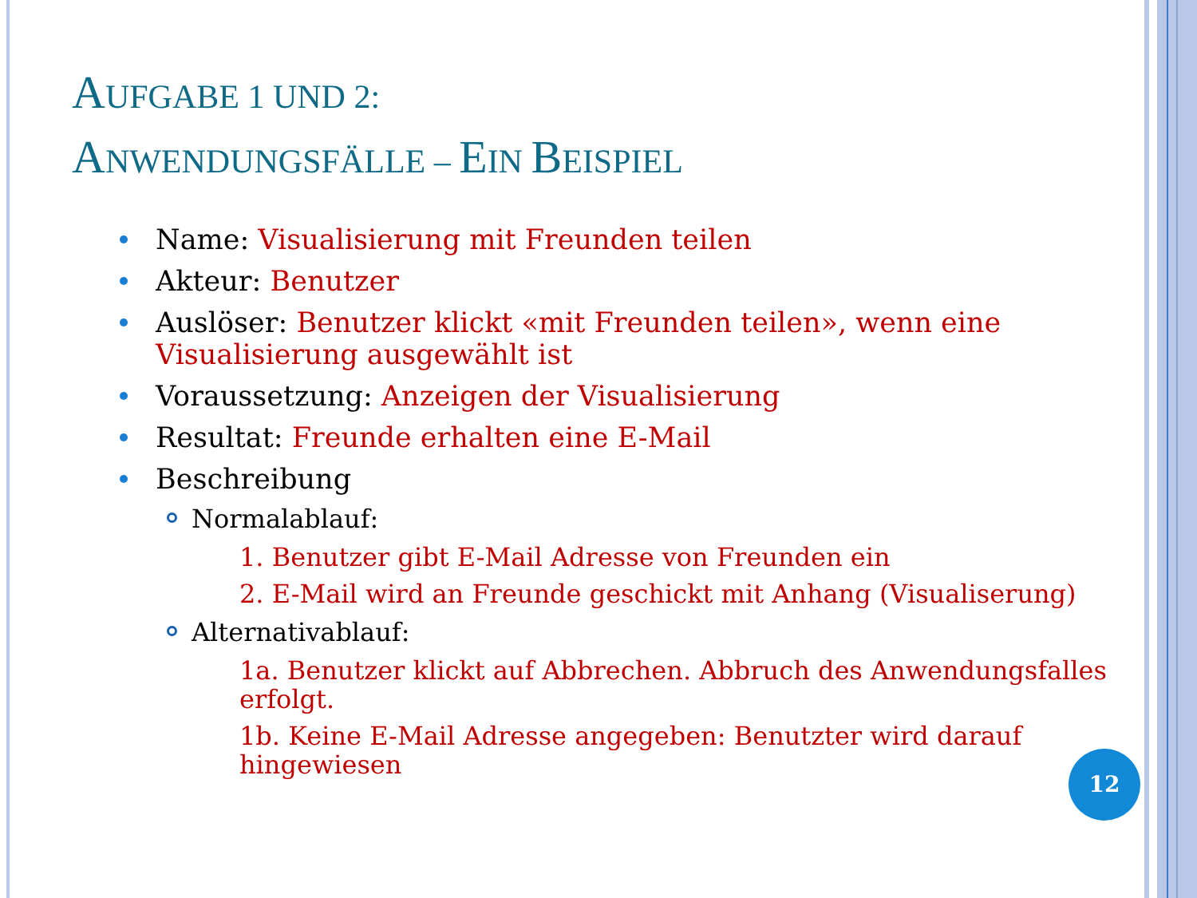AUFGABE 1 UND 2:
ANWENDUNGSFÄLLE – EIN BEISPIEL
Name: Visualisierung mit Freunden teilen
Akteur: Benutzer
Auslöser: Benutzer klickt «mit Freunden teilen», wenn eine Visualisierung ausgewählt ist
Voraussetzung: Anzeigen der Visualisierung
Resultat: Freunde erhalten eine E-Mail
Beschreibung
Normalablauf:
1. Benutzer gibt E-Mail Adresse von Freunden ein
2. E-Mail wird an Freunde geschickt mit Anhang (Visualiserung)
Alternativablauf:
1a. Benutzer klickt auf Abbrechen. Abbruch des Anwendungsfalles erfolgt.
1b. Keine E-Mail Adresse angegeben: Benutzter wird darauf hingewiesen
12